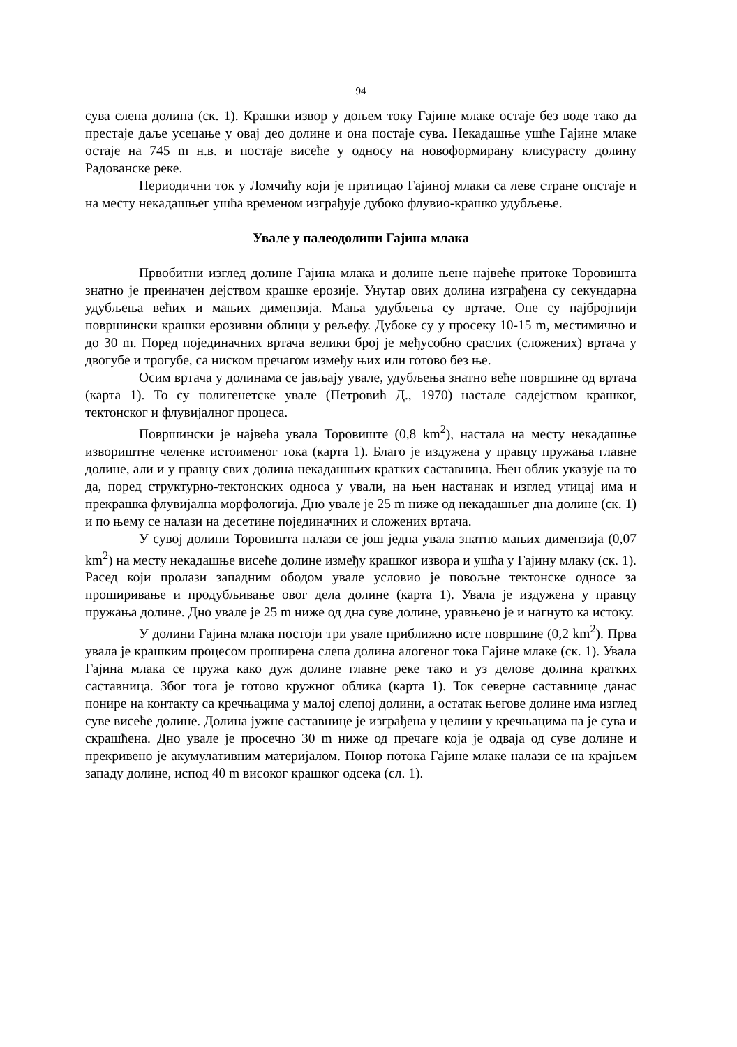94
сува слепа долина (ск. 1). Крашки извор у доњем току Гајине млаке остаје без воде тако да престаје даље усецање у овај део долине и она постаје сува. Некадашње ушће Гајине млаке остаје на 745 m н.в. и постаје висеће у односу на новоформирану клисурасту долину Радованске реке.
Периодични ток у Ломчићу који је притицао Гајиној млаки са леве стране опстаје и на месту некадашњег ушћа временом изграђује дубоко флувио-крашко удубљење.
Увале у палеодолини Гајина млака
Првобитни изглед долине Гајина млака и долине њене највеће притоке Торовишта знатно је преиначен дејством крашке ерозије. Унутар ових долина изграђена су секундарна удубљења већих и мањих димензија. Мања удубљења су вртаче. Оне су најбројнији површински крашки ерозивни облици у рељефу. Дубоке су у просеку 10-15 m, местимично и до 30 m. Поред појединачних вртача велики број је међусобно сраслих (сложених) вртача у двогубе и трогубе, са ниском пречагом између њих или готово без ње.
Осим вртача у долинама се јављају увале, удубљења знатно веће површине од вртача (карта 1). То су полигенетске увале (Петровић Д., 1970) настале садејством крашког, тектонског и флувијалног процеса.
Површински је највећа увала Торовиште (0,8 km<sup>2</sup>), настала на месту некадашње извориштне челенке истоименог тока (карта 1). Благо је издужена у правцу пружања главне долине, али и у правцу свих долина некадашњих кратких саставница. Њен облик указује на то да, поред структурно-тектонских односа у ували, на њен настанак и изглед утицај има и прекрашка флувијална морфологија. Дно увале је 25 m ниже од некадашњег дна долине (ск. 1) и по њему се налази на десетине појединачних и сложених вртача.
У сувој долини Торовишта налази се још једна увала знатно мањих димензија (0,07 km<sup>2</sup>) на месту некадашње висеће долине између крашког извора и ушћа у Гајину млаку (ск. 1). Расед који пролази западним ободом увале условио је повољне тектонске односе за проширивање и продубљивање овог дела долине (карта 1). Увала је издужена у правцу пружања долине. Дно увале је 25 m ниже од дна суве долине, уравњено је и нагнуто ка истоку.
У долини Гајина млака постоји три увале приближно исте површине (0,2 km<sup>2</sup>). Прва увала је крашким процесом проширена слепа долина алогеног тока Гајине млаке (ск. 1). Увала Гајина млака се пружа како дуж долине главне реке тако и уз делове долина кратких саставница. Због тога је готово кружног облика (карта 1). Ток северне саставнице данас понире на контакту са кречњацима у малој слепој долини, а остатак његове долине има изглед суве висеће долине. Долина јужне саставнице је изграђена у целини у кречњацима па је сува и скрашћена. Дно увале је просечно 30 m ниже од пречаге која је одваја од суве долине и прекривено је акумулативним материјалом. Понор потока Гајине млаке налази се на крајњем западу долине, испод 40 m високог крашког одсека (сл. 1).